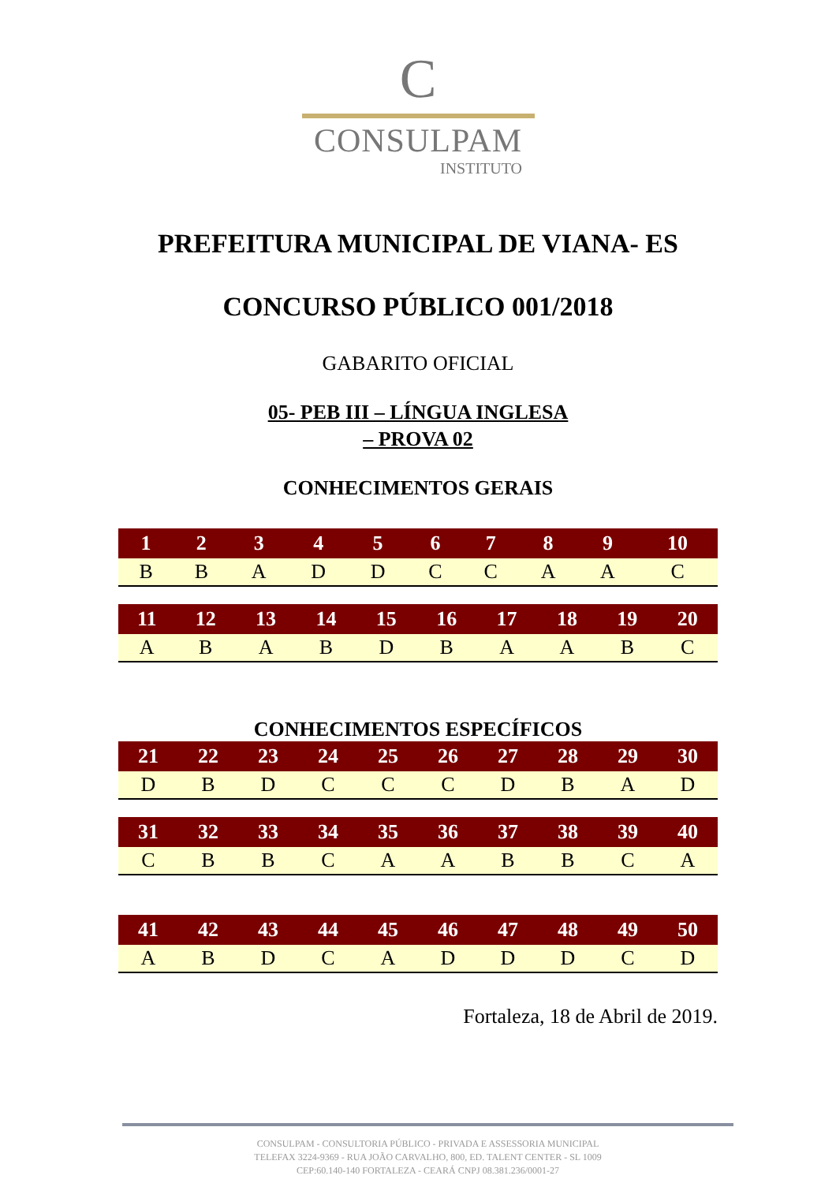C
CONSULPAM
INSTITUTO
PREFEITURA MUNICIPAL DE VIANA- ES
CONCURSO PÚBLICO 001/2018
GABARITO OFICIAL
05- PEB III – LÍNGUA INGLESA
– PROVA 02
CONHECIMENTOS GERAIS
| 1 | 2 | 3 | 4 | 5 | 6 | 7 | 8 | 9 | 10 |
| --- | --- | --- | --- | --- | --- | --- | --- | --- | --- |
| B | B | A | D | D | C | C | A | A | C |
| 11 | 12 | 13 | 14 | 15 | 16 | 17 | 18 | 19 | 20 |
| --- | --- | --- | --- | --- | --- | --- | --- | --- | --- |
| A | B | A | B | D | B | A | A | B | C |
CONHECIMENTOS ESPECÍFICOS
| 21 | 22 | 23 | 24 | 25 | 26 | 27 | 28 | 29 | 30 |
| --- | --- | --- | --- | --- | --- | --- | --- | --- | --- |
| D | B | D | C | C | C | D | B | A | D |
| 31 | 32 | 33 | 34 | 35 | 36 | 37 | 38 | 39 | 40 |
| --- | --- | --- | --- | --- | --- | --- | --- | --- | --- |
| C | B | B | C | A | A | B | B | C | A |
| 41 | 42 | 43 | 44 | 45 | 46 | 47 | 48 | 49 | 50 |
| --- | --- | --- | --- | --- | --- | --- | --- | --- | --- |
| A | B | D | C | A | D | D | D | C | D |
Fortaleza, 18 de Abril de 2019.
CONSULPAM - CONSULTORIA PÚBLICO - PRIVADA E ASSESSORIA MUNICIPAL
TELEFAX 3224-9369 - RUA JOÃO CARVALHO, 800, ED. TALENT CENTER - SL 1009
CEP:60.140-140 FORTALEZA - CEARÁ CNPJ 08.381.236/0001-27